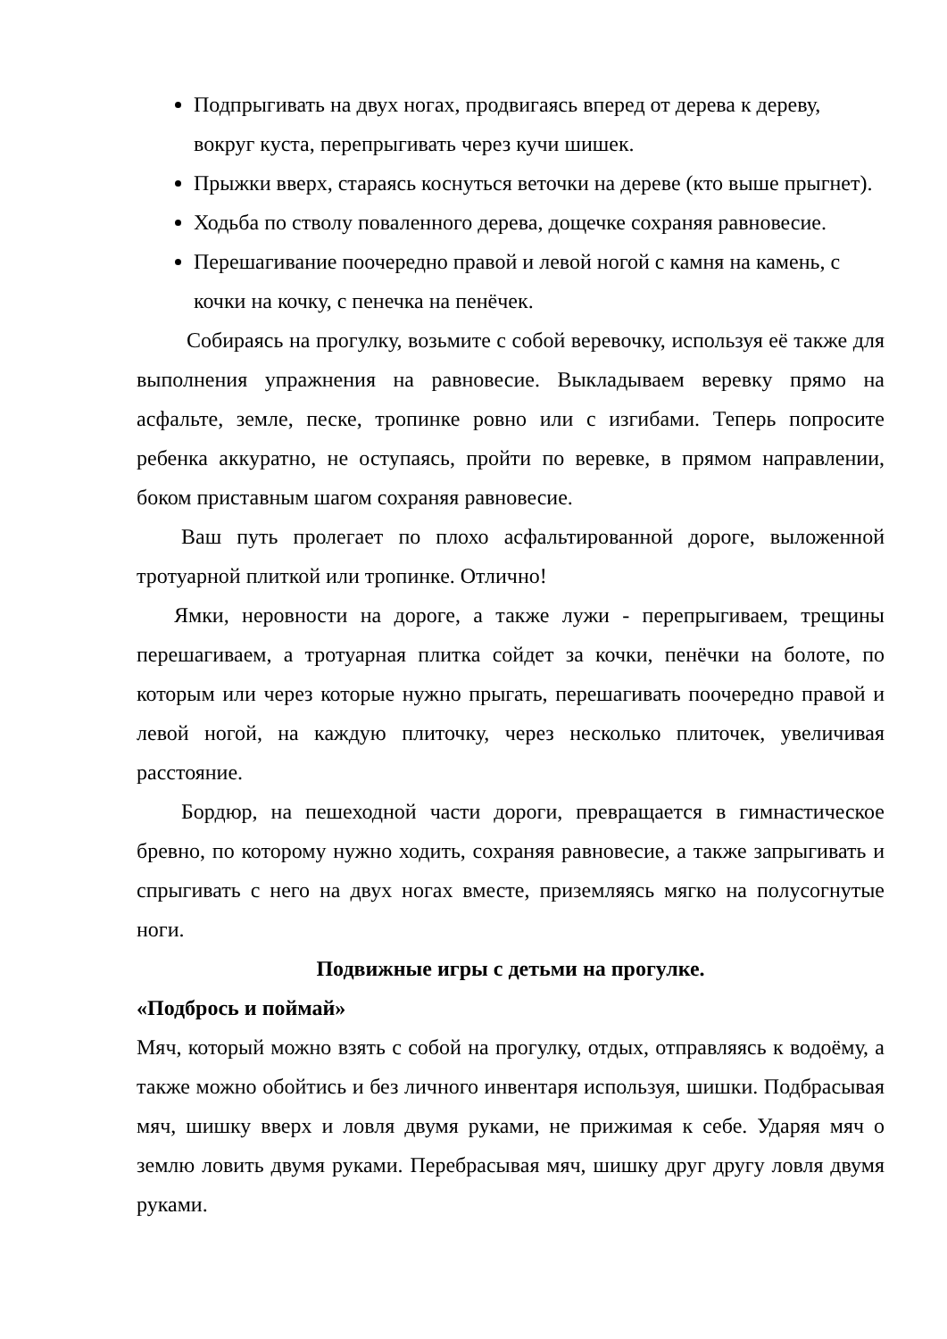Подпрыгивать на двух ногах, продвигаясь вперед от дерева к дереву, вокруг куста, перепрыгивать через кучи шишек.
Прыжки вверх, стараясь коснуться веточки на дереве (кто выше прыгнет).
Ходьба по стволу поваленного дерева, дощечке сохраняя равновесие.
Перешагивание поочередно правой и левой ногой с камня на камень, с кочки на кочку, с пенечка на пенёчек.
Собираясь на прогулку, возьмите с собой веревочку, используя её также для выполнения упражнения на равновесие. Выкладываем веревку прямо на асфальте, земле, песке, тропинке ровно или с изгибами. Теперь попросите ребенка аккуратно, не оступаясь, пройти по веревке, в прямом направлении, боком приставным шагом сохраняя равновесие.
Ваш путь пролегает по плохо асфальтированной дороге, выложенной тротуарной плиткой или тропинке. Отлично!
Ямки, неровности на дороге, а также лужи - перепрыгиваем, трещины перешагиваем, а тротуарная плитка сойдет за кочки, пенёчки на болоте, по которым или через которые нужно прыгать, перешагивать поочередно правой и левой ногой, на каждую плиточку, через несколько плиточек, увеличивая расстояние.
Бордюр, на пешеходной части дороги, превращается в гимнастическое бревно, по которому нужно ходить, сохраняя равновесие, а также запрыгивать и спрыгивать с него на двух ногах вместе, приземляясь мягко на полусогнутые ноги.
Подвижные игры с детьми на прогулке.
«Подбрось и поймай»
Мяч, который можно взять с собой на прогулку, отдых, отправляясь к водоёму, а также можно обойтись и без личного инвентаря используя, шишки. Подбрасывая мяч, шишку вверх и ловля двумя руками, не прижимая к себе. Ударяя мяч о землю ловить двумя руками. Перебрасывая мяч, шишку друг другу ловля двумя руками.